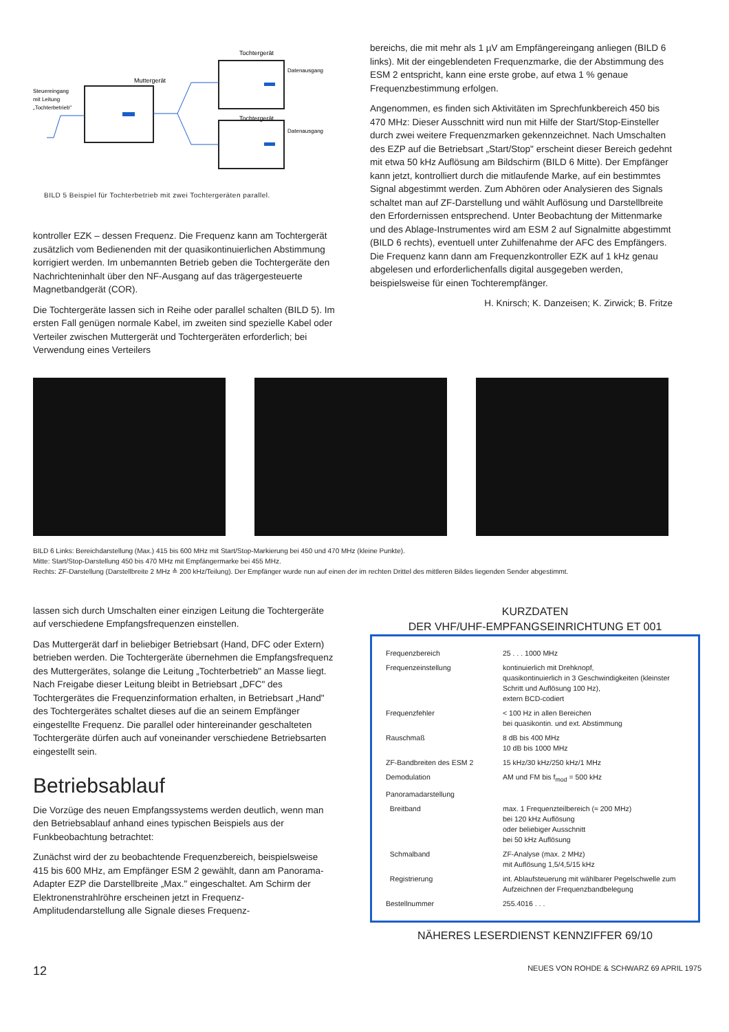Tochtergerät
Muttergerät
Steuereingang
mit Leitung
„Tochterbetrieb"
Tochtergerät
Datenausgang
Datenausgang
BILD 5 Beispiel für Tochterbetrieb mit zwei Tochtergeräten parallel.
kontroller EZK – dessen Frequenz. Die Frequenz kann am Tochtergerät zusätzlich vom Bedienenden mit der quasikontinuierlichen Abstimmung korrigiert werden. Im unbemannten Betrieb geben die Tochtergeräte den Nachrichteninhalt über den NF-Ausgang auf das trägergesteuerte Magnetbandgerät (COR).
Die Tochtergeräte lassen sich in Reihe oder parallel schalten (BILD 5). Im ersten Fall genügen normale Kabel, im zweiten sind spezielle Kabel oder Verteiler zwischen Muttergerät und Tochtergeräten erforderlich; bei Verwendung eines Verteilers
bereichs, die mit mehr als 1 µV am Empfängereingang anliegen (BILD 6 links). Mit der eingeblendeten Frequenzmarke, die der Abstimmung des ESM 2 entspricht, kann eine erste grobe, auf etwa 1 % genaue Frequenzbestimmung erfolgen.
Angenommen, es finden sich Aktivitäten im Sprechfunkbereich 450 bis 470 MHz: Dieser Ausschnitt wird nun mit Hilfe der Start/Stop-Einsteller durch zwei weitere Frequenzmarken gekennzeichnet. Nach Umschalten des EZP auf die Betriebsart „Start/Stop" erscheint dieser Bereich gedehnt mit etwa 50 kHz Auflösung am Bildschirm (BILD 6 Mitte). Der Empfänger kann jetzt, kontrolliert durch die mitlaufende Marke, auf ein bestimmtes Signal abgestimmt werden. Zum Abhören oder Analysieren des Signals schaltet man auf ZF-Darstellung und wählt Auflösung und Darstellbreite den Erfordernissen entsprechend. Unter Beobachtung der Mittenmarke und des Ablage-Instrumentes wird am ESM 2 auf Signalmitte abgestimmt (BILD 6 rechts), eventuell unter Zuhilfenahme der AFC des Empfängers. Die Frequenz kann dann am Frequenzkontroller EZK auf 1 kHz genau abgelesen und erforderlichenfalls digital ausgegeben werden, beispielsweise für einen Tochterempfänger.
H. Knirsch; K. Danzeisen; K. Zirwick; B. Fritze
BILD 6 Links: Bereichdarstellung (Max.) 415 bis 600 MHz mit Start/Stop-Markierung bei 450 und 470 MHz (kleine Punkte).
Mitte: Start/Stop-Darstellung 450 bis 470 MHz mit Empfängermarke bei 455 MHz.
Rechts: ZF-Darstellung (Darstellbreite 2 MHz ≙ 200 kHz/Teilung). Der Empfänger wurde nun auf einen der im rechten Drittel des mittleren Bildes liegenden Sender abgestimmt.
lassen sich durch Umschalten einer einzigen Leitung die Tochtergeräte auf verschiedene Empfangsfrequenzen einstellen.
Das Muttergerät darf in beliebiger Betriebsart (Hand, DFC oder Extern) betrieben werden. Die Tochtergeräte übernehmen die Empfangsfrequenz des Muttergerätes, solange die Leitung „Tochterbetrieb" an Masse liegt. Nach Freigabe dieser Leitung bleibt in Betriebsart „DFC" des Tochtergerätes die Frequenzinformation erhalten, in Betriebsart „Hand" des Tochtergerätes schaltet dieses auf die an seinem Empfänger eingestellte Frequenz. Die parallel oder hintereinander geschalteten Tochtergeräte dürfen auch auf voneinander verschiedene Betriebsarten eingestellt sein.
Betriebsablauf
Die Vorzüge des neuen Empfangssystems werden deutlich, wenn man den Betriebsablauf anhand eines typischen Beispiels aus der Funkbeobachtung betrachtet:
Zunächst wird der zu beobachtende Frequenzbereich, beispielsweise 415 bis 600 MHz, am Empfänger ESM 2 gewählt, dann am Panorama-Adapter EZP die Darstellbreite „Max." eingeschaltet. Am Schirm der Elektronenstrahlröhre erscheinen jetzt in Frequenz-Amplitudendarstellung alle Signale dieses Frequenz-
KURZDATEN
DER VHF/UHF-EMPFANGSEINRICHTUNG ET 001
| Frequenzbereich | 25 . . . 1000 MHz |
| Frequenzeinstellung | kontinuierlich mit Drehknopf, quasikontinuierlich in 3 Geschwindigkeiten (kleinster Schritt und Auflösung 100 Hz), extern BCD-codiert |
| Frequenzfehler | < 100 Hz in allen Bereichen bei quasikontin. und ext. Abstimmung |
| Rauschmaß | 8 dB bis 400 MHz 10 dB bis 1000 MHz |
| ZF-Bandbreiten des ESM 2 | 15 kHz/30 kHz/250 kHz/1 MHz |
| Demodulation | AM und FM bis f<sub>mod</sub> = 500 kHz |
| Panoramadarstellung | |
| Breitband | max. 1 Frequenzteilbereich (≈ 200 MHz) bei 120 kHz Auflösung oder beliebiger Ausschnitt bei 50 kHz Auflösung |
| Schmalband | ZF-Analyse (max. 2 MHz) mit Auflösung 1,5/4,5/15 kHz |
| Registrierung | int. Ablaufsteuerung mit wählbarer Pegelschwelle zum Aufzeichnen der Frequenzbandbelegung |
| Bestellnummer | 255.4016 . . . |
NÄHERES LESERDIENST KENNZIFFER 69/10
12 NEUES VON ROHDE & SCHWARZ 69 APRIL 1975